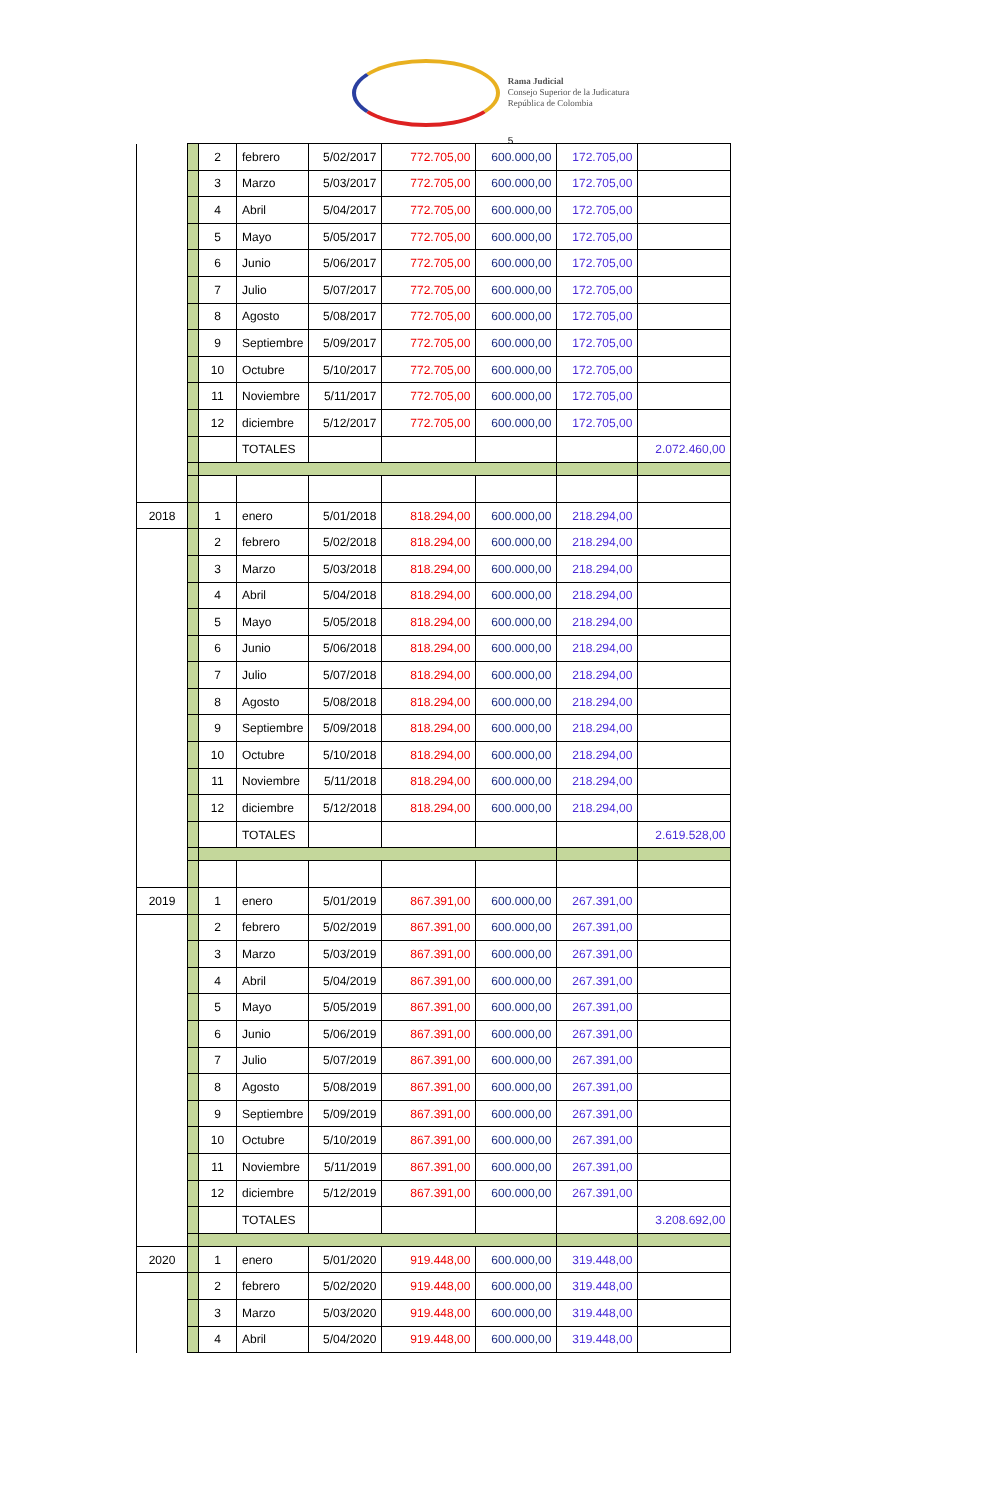Rama Judicial
Consejo Superior de la Judicatura
República de Colombia
5
| | | 2 | febrero | 5/02/2017 | 772.705,00 | 600.000,00 | 172.705,00 | |
| | | 3 | Marzo | 5/03/2017 | 772.705,00 | 600.000,00 | 172.705,00 | |
| | | 4 | Abril | 5/04/2017 | 772.705,00 | 600.000,00 | 172.705,00 | |
| | | 5 | Mayo | 5/05/2017 | 772.705,00 | 600.000,00 | 172.705,00 | |
| | | 6 | Junio | 5/06/2017 | 772.705,00 | 600.000,00 | 172.705,00 | |
| | | 7 | Julio | 5/07/2017 | 772.705,00 | 600.000,00 | 172.705,00 | |
| | | 8 | Agosto | 5/08/2017 | 772.705,00 | 600.000,00 | 172.705,00 | |
| | | 9 | Septiembre | 5/09/2017 | 772.705,00 | 600.000,00 | 172.705,00 | |
| | | 10 | Octubre | 5/10/2017 | 772.705,00 | 600.000,00 | 172.705,00 | |
| | | 11 | Noviembre | 5/11/2017 | 772.705,00 | 600.000,00 | 172.705,00 | |
| | | 12 | diciembre | 5/12/2017 | 772.705,00 | 600.000,00 | 172.705,00 | |
| | | | TOTALES | | | | | 2.072.460,00 |
| 2018 | | 1 | enero | 5/01/2018 | 818.294,00 | 600.000,00 | 218.294,00 | |
| | | 2 | febrero | 5/02/2018 | 818.294,00 | 600.000,00 | 218.294,00 | |
| | | 3 | Marzo | 5/03/2018 | 818.294,00 | 600.000,00 | 218.294,00 | |
| | | 4 | Abril | 5/04/2018 | 818.294,00 | 600.000,00 | 218.294,00 | |
| | | 5 | Mayo | 5/05/2018 | 818.294,00 | 600.000,00 | 218.294,00 | |
| | | 6 | Junio | 5/06/2018 | 818.294,00 | 600.000,00 | 218.294,00 | |
| | | 7 | Julio | 5/07/2018 | 818.294,00 | 600.000,00 | 218.294,00 | |
| | | 8 | Agosto | 5/08/2018 | 818.294,00 | 600.000,00 | 218.294,00 | |
| | | 9 | Septiembre | 5/09/2018 | 818.294,00 | 600.000,00 | 218.294,00 | |
| | | 10 | Octubre | 5/10/2018 | 818.294,00 | 600.000,00 | 218.294,00 | |
| | | 11 | Noviembre | 5/11/2018 | 818.294,00 | 600.000,00 | 218.294,00 | |
| | | 12 | diciembre | 5/12/2018 | 818.294,00 | 600.000,00 | 218.294,00 | |
| | | | TOTALES | | | | | 2.619.528,00 |
| 2019 | | 1 | enero | 5/01/2019 | 867.391,00 | 600.000,00 | 267.391,00 | |
| | | 2 | febrero | 5/02/2019 | 867.391,00 | 600.000,00 | 267.391,00 | |
| | | 3 | Marzo | 5/03/2019 | 867.391,00 | 600.000,00 | 267.391,00 | |
| | | 4 | Abril | 5/04/2019 | 867.391,00 | 600.000,00 | 267.391,00 | |
| | | 5 | Mayo | 5/05/2019 | 867.391,00 | 600.000,00 | 267.391,00 | |
| | | 6 | Junio | 5/06/2019 | 867.391,00 | 600.000,00 | 267.391,00 | |
| | | 7 | Julio | 5/07/2019 | 867.391,00 | 600.000,00 | 267.391,00 | |
| | | 8 | Agosto | 5/08/2019 | 867.391,00 | 600.000,00 | 267.391,00 | |
| | | 9 | Septiembre | 5/09/2019 | 867.391,00 | 600.000,00 | 267.391,00 | |
| | | 10 | Octubre | 5/10/2019 | 867.391,00 | 600.000,00 | 267.391,00 | |
| | | 11 | Noviembre | 5/11/2019 | 867.391,00 | 600.000,00 | 267.391,00 | |
| | | 12 | diciembre | 5/12/2019 | 867.391,00 | 600.000,00 | 267.391,00 | |
| | | | TOTALES | | | | | 3.208.692,00 |
| 2020 | | 1 | enero | 5/01/2020 | 919.448,00 | 600.000,00 | 319.448,00 | |
| | | 2 | febrero | 5/02/2020 | 919.448,00 | 600.000,00 | 319.448,00 | |
| | | 3 | Marzo | 5/03/2020 | 919.448,00 | 600.000,00 | 319.448,00 | |
| | | 4 | Abril | 5/04/2020 | 919.448,00 | 600.000,00 | 319.448,00 | |